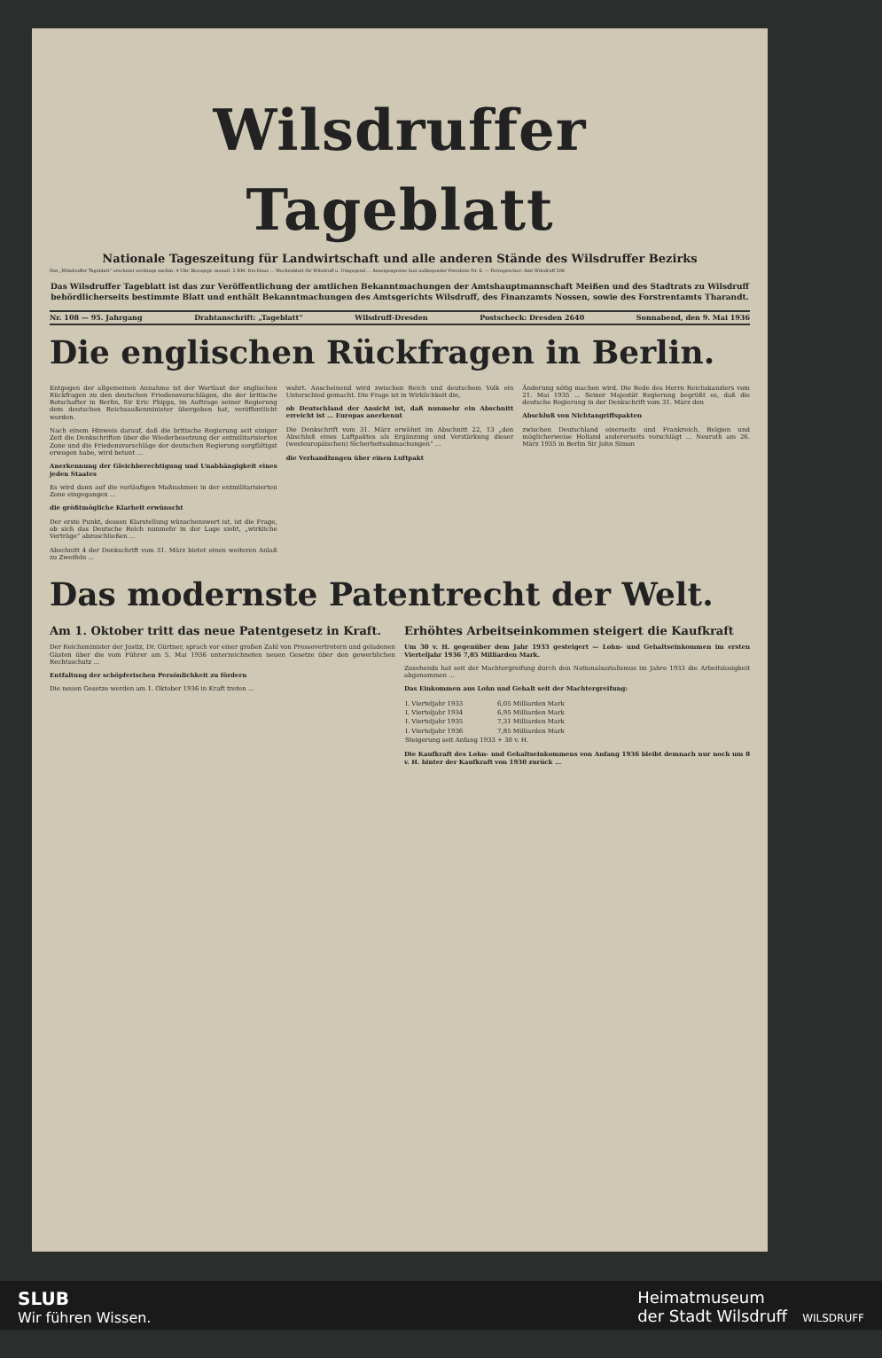Wilsdruffer Tageblatt
Nationale Tageszeitung für Landwirtschaft und alle anderen Stände des Wilsdruffer Bezirks
Das „Wilsdruffer Tageblatt“ erscheint werktags nachm. 4 Uhr. Bezugspr. monatl. 2 RM. frei Haus ... Wochenblatt für Wilsdruff u. Umgegend ... Anzeigenpreise laut aufliegender Preisliste Nr. 6. — Fernsprecher: Amt Wilsdruff 206
Das Wilsdruffer Tageblatt ist das zur Veröffentlichung der amtlichen Bekanntmachungen der Amtshauptmannschaft Meißen und des Stadtrats zu Wilsdruff behördlicherseits bestimmte Blatt und enthält Bekanntmachungen des Amtsgerichts Wilsdruff, des Finanzamts Nossen, sowie des Forstrentamts Tharandt.
Nr. 108 — 95. Jahrgang Drahtanschrift: „Tageblatt“ Wilsdruff-Dresden Postscheck: Dresden 2640 Sonnabend, den 9. Mai 1936
Die englischen Rückfragen in Berlin.
Entgegen der allgemeinen Annahme ist der Wortlaut der englischen Rückfragen zu den deutschen Friedensvorschlägen, die der britische Botschafter in Berlin, Sir Eric Phipps, im Auftrage seiner Regierung dem deutschen Reichsaußenminister übergeben hat, veröffentlicht worden.
Nach einem Hinweis darauf, daß die britische Regierung seit einiger Zeit die Denkschriften über die Wiederbesetzung der entmilitarisierten Zone und die Friedensvorschläge der deutschen Regierung sorgfältigst erwogen habe, wird betont ...
Anerkennung der Gleichberechtigung und Unabhängigkeit eines jeden Staates
Es wird dann auf die vorläufigen Maßnahmen in der entmilitarisierten Zone eingegangen ...
die größtmögliche Klarheit erwünscht
Der erste Punkt, dessen Klarstellung wünschenswert ist, ist die Frage, ob sich das Deutsche Reich nunmehr in der Lage sieht, „wirkliche Verträge“ abzuschließen ...
Abschnitt 4 der Denkschrift vom 31. März bietet einen weiteren Anlaß zu Zweifeln ...
wahrt. Anscheinend wird zwischen Reich und deutschem Volk ein Unterschied gemacht. Die Frage ist in Wirklichkeit die,
ob Deutschland der Ansicht ist, daß nunmehr ein Abschnitt erreicht ist ... Europas anerkennt
Die Denkschrift vom 31. März erwähnt im Abschnitt 22, 13 „den Abschluß eines Luftpaktes als Ergänzung und Verstärkung dieser (westeuropäischen) Sicherheitsabmachungen“ ...
die Verhandlungen über einen Luftpakt
Änderung nötig machen wird. Die Rede des Herrn Reichskanzlers vom 21. Mai 1935 ... Seiner Majestät Regierung begrüßt es, daß die deutsche Regierung in der Denkschrift vom 31. März den
Abschluß von Nichtangriffspakten
zwischen Deutschland einerseits und Frankreich, Belgien und möglicherweise Holland andererseits vorschlägt ... Neurath am 26. März 1935 in Berlin Sir John Simon
Das modernste Patentrecht der Welt.
Am 1. Oktober tritt das neue Patentgesetz in Kraft.
Der Reichsminister der Justiz, Dr. Gürtner, sprach vor einer großen Zahl von Pressevertretern und geladenen Gästen über die vom Führer am 5. Mai 1936 unterzeichneten neuen Gesetze über den gewerblichen Rechtsschutz ...
Entfaltung der schöpferischen Persönlichkeit zu fördern
Die neuen Gesetze werden am 1. Oktober 1936 in Kraft treten ...
Erhöhtes Arbeitseinkommen steigert die Kaufkraft
Um 30 v. H. gegenüber dem Jahr 1933 gesteigert — Lohn- und Gehaltseinkommen im ersten Vierteljahr 1936 7,85 Milliarden Mark.
Zusehends hat seit der Machtergreifung durch den Nationalsozialismus im Jahre 1933 die Arbeitslosigkeit abgenommen ...
Das Einkommen aus Lohn und Gehalt seit der Machtergreifung:
| I. Vierteljahr 1933 | 6,05 Milliarden Mark |
| I. Vierteljahr 1934 | 6,95 Milliarden Mark |
| I. Vierteljahr 1935 | 7,31 Milliarden Mark |
| I. Vierteljahr 1936 | 7,85 Milliarden Mark |
| Steigerung seit Anfang 1933 | + 30 v. H. |
Die Kaufkraft des Lohn- und Gehaltseinkommens von Anfang 1936 bleibt demnach nur noch um 8 v. H. hinter der Kaufkraft von 1930 zurück ...
SLUB
Wir führen Wissen.
Heimatmuseum
der Stadt Wilsdruff WILSDRUFF